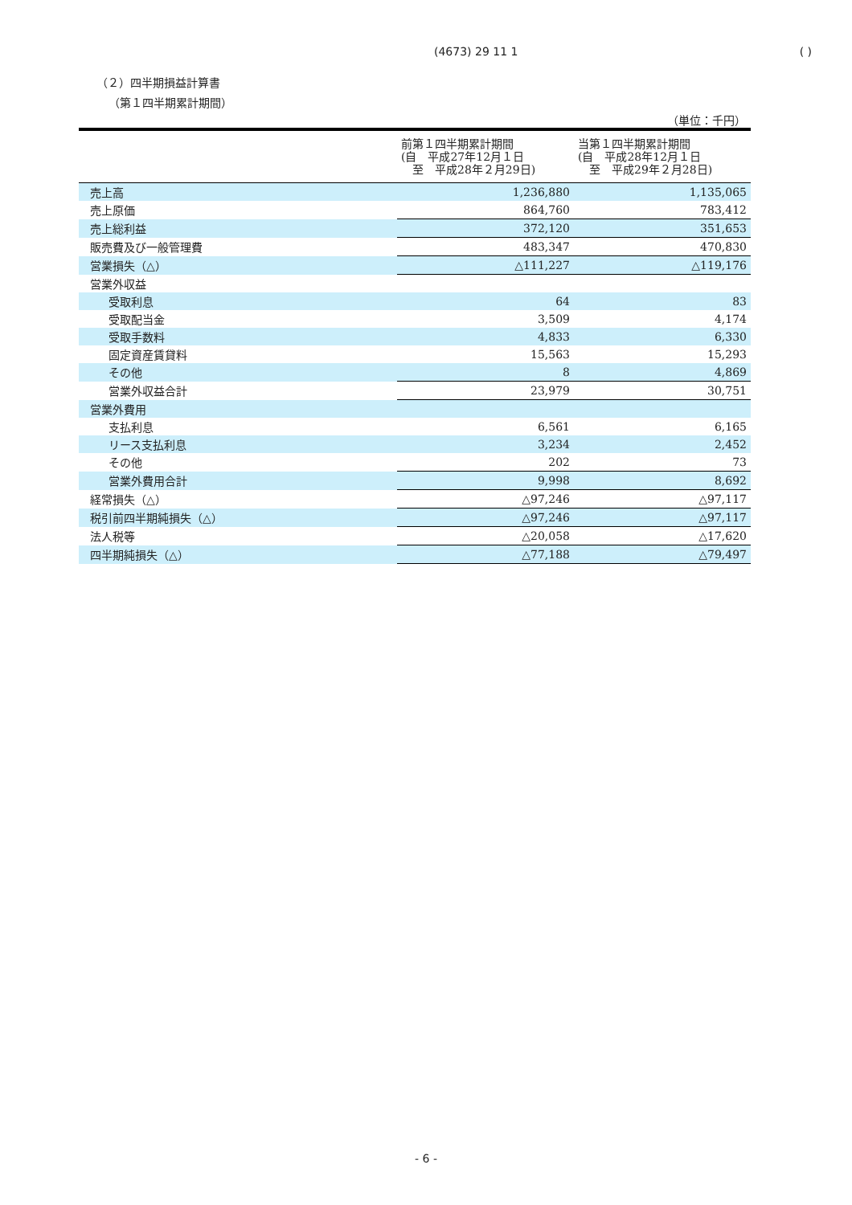(4673) 29 11 1 ( )
（２）四半期損益計算書
（第１四半期累計期間）
（単位：千円）
| | 前第１四半期累計期間 (自 平成27年12月１日 至 平成28年２月29日) | 当第１四半期累計期間 (自 平成28年12月１日 至 平成29年２月28日) |
| --- | --- | --- |
| 売上高 | 1,236,880 | 1,135,065 |
| 売上原価 | 864,760 | 783,412 |
| 売上総利益 | 372,120 | 351,653 |
| 販売費及び一般管理費 | 483,347 | 470,830 |
| 営業損失（△） | △111,227 | △119,176 |
| 営業外収益 | | |
| 受取利息 | 64 | 83 |
| 受取配当金 | 3,509 | 4,174 |
| 受取手数料 | 4,833 | 6,330 |
| 固定資産賃貸料 | 15,563 | 15,293 |
| その他 | 8 | 4,869 |
| 営業外収益合計 | 23,979 | 30,751 |
| 営業外費用 | | |
| 支払利息 | 6,561 | 6,165 |
| リース支払利息 | 3,234 | 2,452 |
| その他 | 202 | 73 |
| 営業外費用合計 | 9,998 | 8,692 |
| 経常損失（△） | △97,246 | △97,117 |
| 税引前四半期純損失（△） | △97,246 | △97,117 |
| 法人税等 | △20,058 | △17,620 |
| 四半期純損失（△） | △77,188 | △79,497 |
- 6 -